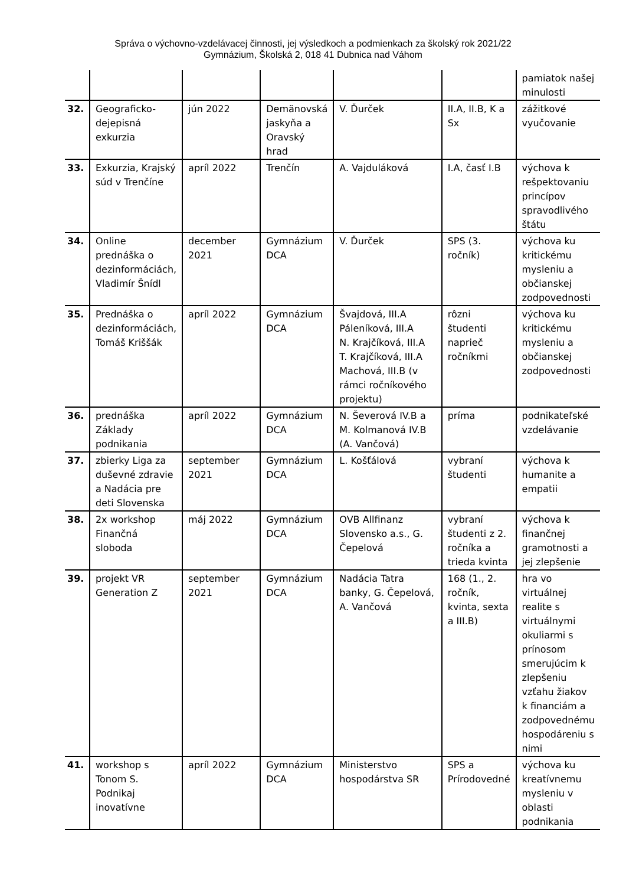Správa o výchovno-vzdelávacej činnosti, jej výsledkoch a podmienkach za školský rok 2021/22
Gymnázium, Školská 2, 018 41 Dubnica nad Váhom
| | | | | | | pamiatok našej minulosti |
| 32. | Geograficko-dejepisná exkurzia | jún 2022 | Demänovská jaskyňa a Oravský hrad | V. Ďurček | II.A, II.B, K a Sx | zážitkové vyučovanie |
| 33. | Exkurzia, Krajský súd v Trenčíne | apríl 2022 | Trenčín | A. Vajduláková | I.A, časť I.B | výchova k rešpektovaniu princípov spravodlivého štátu |
| 34. | Online prednáška o dezinformáciách, Vladimír Šnídl | december 2021 | Gymnázium DCA | V. Ďurček | SPS (3. ročník) | výchova ku kritickému mysleniu a občianskej zodpovednosti |
| 35. | Prednáška o dezinformáciách, Tomáš Kriššák | apríl 2022 | Gymnázium DCA | Švajdová, III.A Páleníková, III.A N. Krajčíková, III.A T. Krajčíková, III.A Machová, III.B (v rámci ročníkového projektu) | rôzni študenti naprieč ročníkmi | výchova ku kritickému mysleniu a občianskej zodpovednosti |
| 36. | prednáška Základy podnikania | apríl 2022 | Gymnázium DCA | N. Ševerová IV.B a M. Kolmanová IV.B (A. Vančová) | príma | podnikateľské vzdelávanie |
| 37. | zbierky Liga za duševné zdravie a Nadácia pre deti Slovenska | september 2021 | Gymnázium DCA | L. Košťálová | vybraní študenti | výchova k humanite a empatii |
| 38. | 2x workshop Finančná sloboda | máj 2022 | Gymnázium DCA | OVB Allfinanz Slovensko a.s., G. Čepelová | vybraní študenti z 2. ročníka a trieda kvinta | výchova k finančnej gramotnosti a jej zlepšenie |
| 39. | projekt VR Generation Z | september 2021 | Gymnázium DCA | Nadácia Tatra banky, G. Čepelová, A. Vančová | 168 (1., 2. ročník, kvinta, sexta a III.B) | hra vo virtuálnej realite s virtuálnymi okuliarmi s prínosom smerujúcim k zlepšeniu vzťahu žiakov k financiám a zodpovednému hospodáreniu s nimi |
| 41. | workshop s Tonom S. Podnikaj inovatívne | apríl 2022 | Gymnázium DCA | Ministerstvo hospodárstva SR | SPS a Prírodovedné | výchova ku kreatívnemu mysleniu v oblasti podnikania |